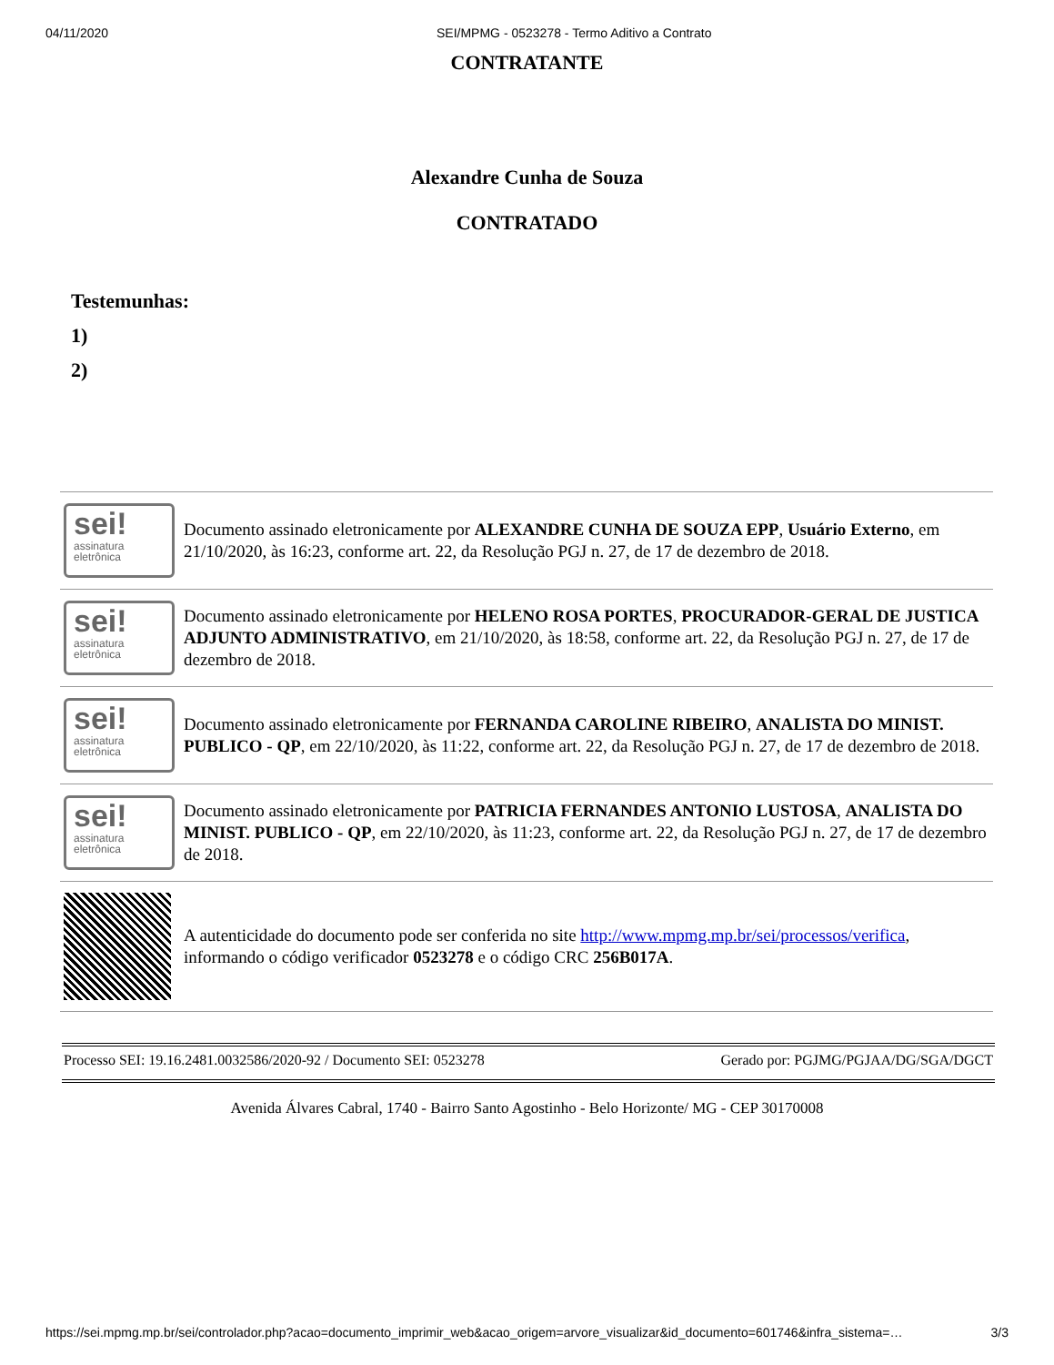04/11/2020 SEI/MPMG - 0523278 - Termo Aditivo a Contrato
CONTRATANTE
Alexandre Cunha de Souza
CONTRATADO
Testemunhas:
1)
2)
| sei! assinatura eletrônica | Documento assinado eletronicamente por ALEXANDRE CUNHA DE SOUZA EPP , Usuário Externo , em 21/10/2020, às 16:23, conforme art. 22, da Resolução PGJ n. 27, de 17 de dezembro de 2018. |
| sei! assinatura eletrônica | Documento assinado eletronicamente por HELENO ROSA PORTES , PROCURADOR-GERAL DE JUSTICA ADJUNTO ADMINISTRATIVO , em 21/10/2020, às 18:58, conforme art. 22, da Resolução PGJ n. 27, de 17 de dezembro de 2018. |
| sei! assinatura eletrônica | Documento assinado eletronicamente por FERNANDA CAROLINE RIBEIRO , ANALISTA DO MINIST. PUBLICO - QP , em 22/10/2020, às 11:22, conforme art. 22, da Resolução PGJ n. 27, de 17 de dezembro de 2018. |
| sei! assinatura eletrônica | Documento assinado eletronicamente por PATRICIA FERNANDES ANTONIO LUSTOSA , ANALISTA DO MINIST. PUBLICO - QP , em 22/10/2020, às 11:23, conforme art. 22, da Resolução PGJ n. 27, de 17 de dezembro de 2018. |
| | A autenticidade do documento pode ser conferida no site http://www.mpmg.mp.br/sei/processos/verifica , informando o código verificador 0523278 e o código CRC 256B017A . |
Processo SEI: 19.16.2481.0032586/2020-92 / Documento SEI: 0523278 Gerado por: PGJMG/PGJAA/DG/SGA/DGCT
Avenida Álvares Cabral, 1740 - Bairro Santo Agostinho - Belo Horizonte/ MG - CEP 30170008
https://sei.mpmg.mp.br/sei/controlador.php?acao=documento_imprimir_web&acao_origem=arvore_visualizar&id_documento=601746&infra_sistema=… 3/3